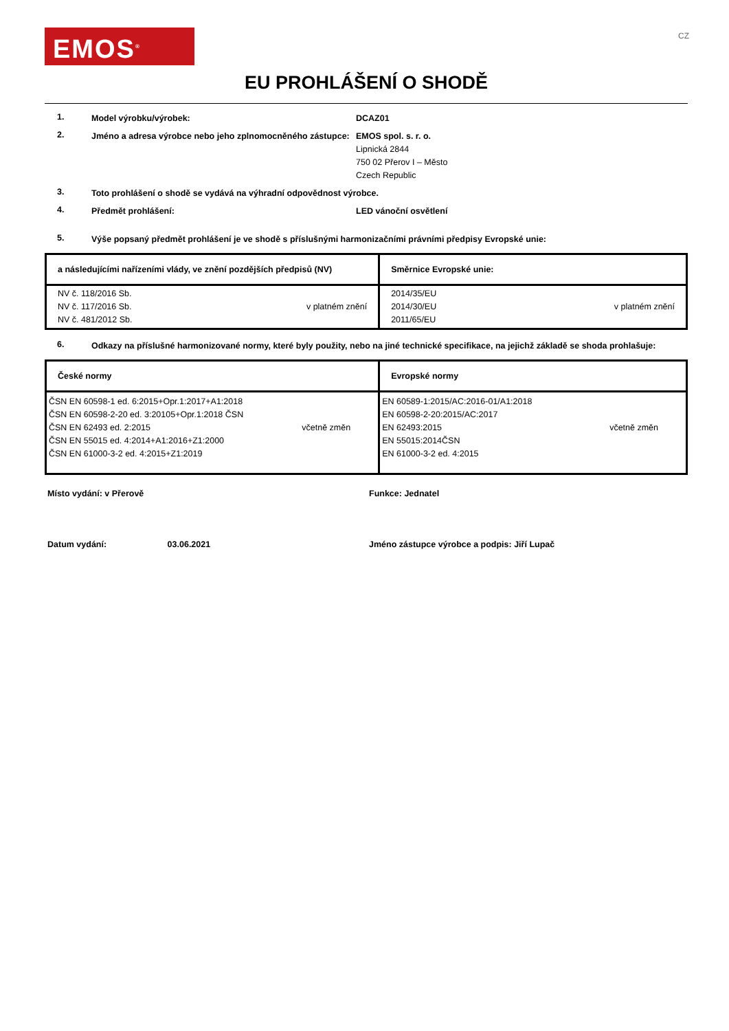EMOS<sup>®</sup>
CZ
EU PROHLÁŠENÍ O SHODĚ
1.
Model výrobku/výrobek: DCAZ01
2.
Jméno a adresa výrobce nebo jeho zplnomocněného zástupce:
EMOS spol. s. r. o.
Lipnická 2844
750 02 Přerov I – Město
Czech Republic
3.
Toto prohlášení o shodě se vydává na výhradní odpovědnost výrobce.
4.
Předmět prohlášení: LED vánoční osvětlení
5.
Výše popsaný předmět prohlášení je ve shodě s příslušnými harmonizačními právními předpisy Evropské unie:
| a následujícími nařízeními vlády, ve znění pozdějších předpisů (NV) | Směrnice Evropské unie: |
| --- | --- |
| NV č. 118/2016 Sb. NV č. 117/2016 Sb. NV č. 481/2012 Sb. v platném znění | 2014/35/EU 2014/30/EU 2011/65/EU v platném znění |
6.
Odkazy na příslušné harmonizované normy, které byly použity, nebo na jiné technické specifikace, na jejichž základě se shoda prohlašuje:
| České normy | Evropské normy |
| --- | --- |
| ČSN EN 60598-1 ed. 6:2015+Opr.1:2017+A1:2018 ČSN EN 60598-2-20 ed. 3:20105+Opr.1:2018 ČSN ČSN EN 62493 ed. 2:2015 ČSN EN 55015 ed. 4:2014+A1:2016+Z1:2000 ČSN EN 61000-3-2 ed. 4:2015+Z1:2019 včetně změn | EN 60589-1:2015/AC:2016-01/A1:2018 EN 60598-2-20:2015/AC:2017 EN 62493:2015 EN 55015:2014ČSN EN 61000-3-2 ed. 4:2015 včetně změn |
Místo vydání: v Přerově Funkce: Jednatel
Datum vydání: 03.06.2021 Jméno zástupce výrobce a podpis: Jiří Lupač